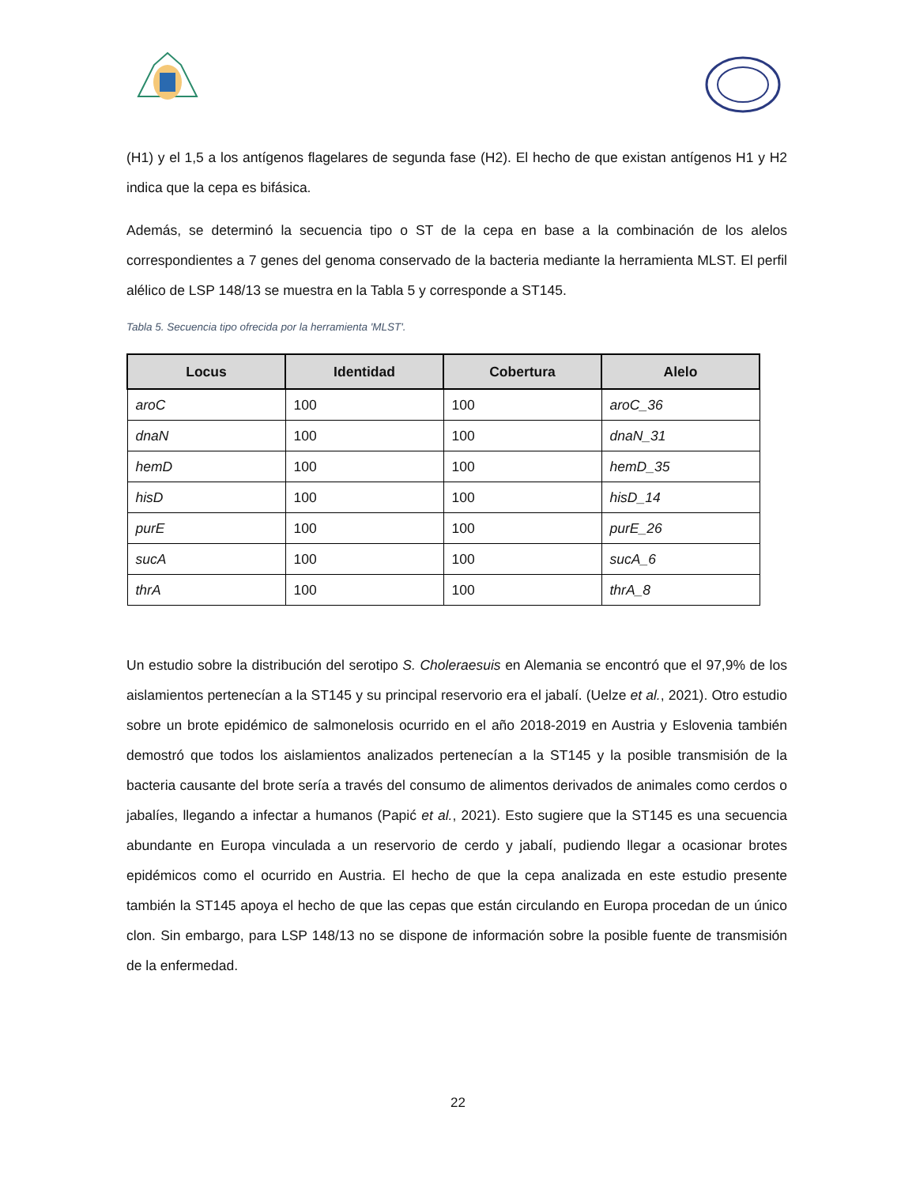(H1) y el 1,5 a los antígenos flagelares de segunda fase (H2). El hecho de que existan antígenos H1 y H2 indica que la cepa es bifásica.
Además, se determinó la secuencia tipo o ST de la cepa en base a la combinación de los alelos correspondientes a 7 genes del genoma conservado de la bacteria mediante la herramienta MLST. El perfil alélico de LSP 148/13 se muestra en la Tabla 5 y corresponde a ST145.
Tabla 5. Secuencia tipo ofrecida por la herramienta 'MLST'.
| Locus | Identidad | Cobertura | Alelo |
| --- | --- | --- | --- |
| aroC | 100 | 100 | aroC_36 |
| dnaN | 100 | 100 | dnaN_31 |
| hemD | 100 | 100 | hemD_35 |
| hisD | 100 | 100 | hisD_14 |
| purE | 100 | 100 | purE_26 |
| sucA | 100 | 100 | sucA_6 |
| thrA | 100 | 100 | thrA_8 |
Un estudio sobre la distribución del serotipo S. Choleraesuis en Alemania se encontró que el 97,9% de los aislamientos pertenecían a la ST145 y su principal reservorio era el jabalí. (Uelze et al., 2021). Otro estudio sobre un brote epidémico de salmonelosis ocurrido en el año 2018-2019 en Austria y Eslovenia también demostró que todos los aislamientos analizados pertenecían a la ST145 y la posible transmisión de la bacteria causante del brote sería a través del consumo de alimentos derivados de animales como cerdos o jabalíes, llegando a infectar a humanos (Papić et al., 2021). Esto sugiere que la ST145 es una secuencia abundante en Europa vinculada a un reservorio de cerdo y jabalí, pudiendo llegar a ocasionar brotes epidémicos como el ocurrido en Austria. El hecho de que la cepa analizada en este estudio presente también la ST145 apoya el hecho de que las cepas que están circulando en Europa procedan de un único clon. Sin embargo, para LSP 148/13 no se dispone de información sobre la posible fuente de transmisión de la enfermedad.
22